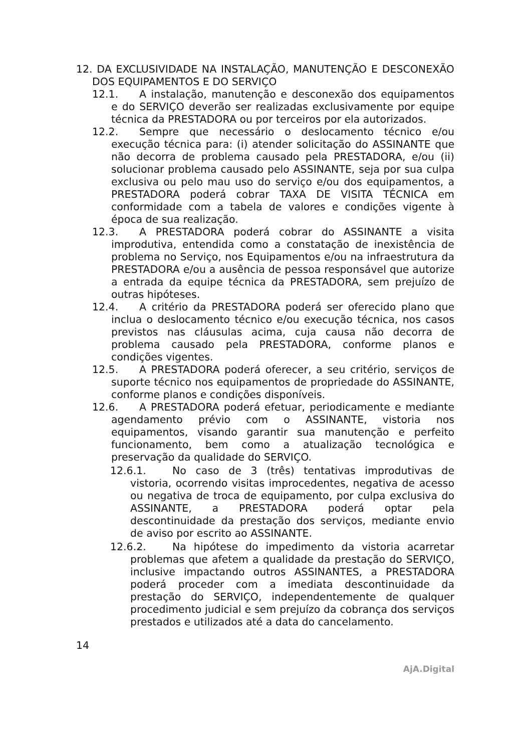12. DA EXCLUSIVIDADE NA INSTALAÇÃO, MANUTENÇÃO E DESCONEXÃO DOS EQUIPAMENTOS E DO SERVIÇO
12.1. A instalação, manutenção e desconexão dos equipamentos e do SERVIÇO deverão ser realizadas exclusivamente por equipe técnica da PRESTADORA ou por terceiros por ela autorizados.
12.2. Sempre que necessário o deslocamento técnico e/ou execução técnica para: (i) atender solicitação do ASSINANTE que não decorra de problema causado pela PRESTADORA, e/ou (ii) solucionar problema causado pelo ASSINANTE, seja por sua culpa exclusiva ou pelo mau uso do serviço e/ou dos equipamentos, a PRESTADORA poderá cobrar TAXA DE VISITA TÉCNICA em conformidade com a tabela de valores e condições vigente à época de sua realização.
12.3. A PRESTADORA poderá cobrar do ASSINANTE a visita improdutiva, entendida como a constatação de inexistência de problema no Serviço, nos Equipamentos e/ou na infraestrutura da PRESTADORA e/ou a ausência de pessoa responsável que autorize a entrada da equipe técnica da PRESTADORA, sem prejuízo de outras hipóteses.
12.4. A critério da PRESTADORA poderá ser oferecido plano que inclua o deslocamento técnico e/ou execução técnica, nos casos previstos nas cláusulas acima, cuja causa não decorra de problema causado pela PRESTADORA, conforme planos e condições vigentes.
12.5. A PRESTADORA poderá oferecer, a seu critério, serviços de suporte técnico nos equipamentos de propriedade do ASSINANTE, conforme planos e condições disponíveis.
12.6. A PRESTADORA poderá efetuar, periodicamente e mediante agendamento prévio com o ASSINANTE, vistoria nos equipamentos, visando garantir sua manutenção e perfeito funcionamento, bem como a atualização tecnológica e preservação da qualidade do SERVIÇO.
12.6.1. No caso de 3 (três) tentativas improdutivas de vistoria, ocorrendo visitas improcedentes, negativa de acesso ou negativa de troca de equipamento, por culpa exclusiva do ASSINANTE, a PRESTADORA poderá optar pela descontinuidade da prestação dos serviços, mediante envio de aviso por escrito ao ASSINANTE.
12.6.2. Na hipótese do impedimento da vistoria acarretar problemas que afetem a qualidade da prestação do SERVIÇO, inclusive impactando outros ASSINANTES, a PRESTADORA poderá proceder com a imediata descontinuidade da prestação do SERVIÇO, independentemente de qualquer procedimento judicial e sem prejuízo da cobrança dos serviços prestados e utilizados até a data do cancelamento.
14
AjA.Digital